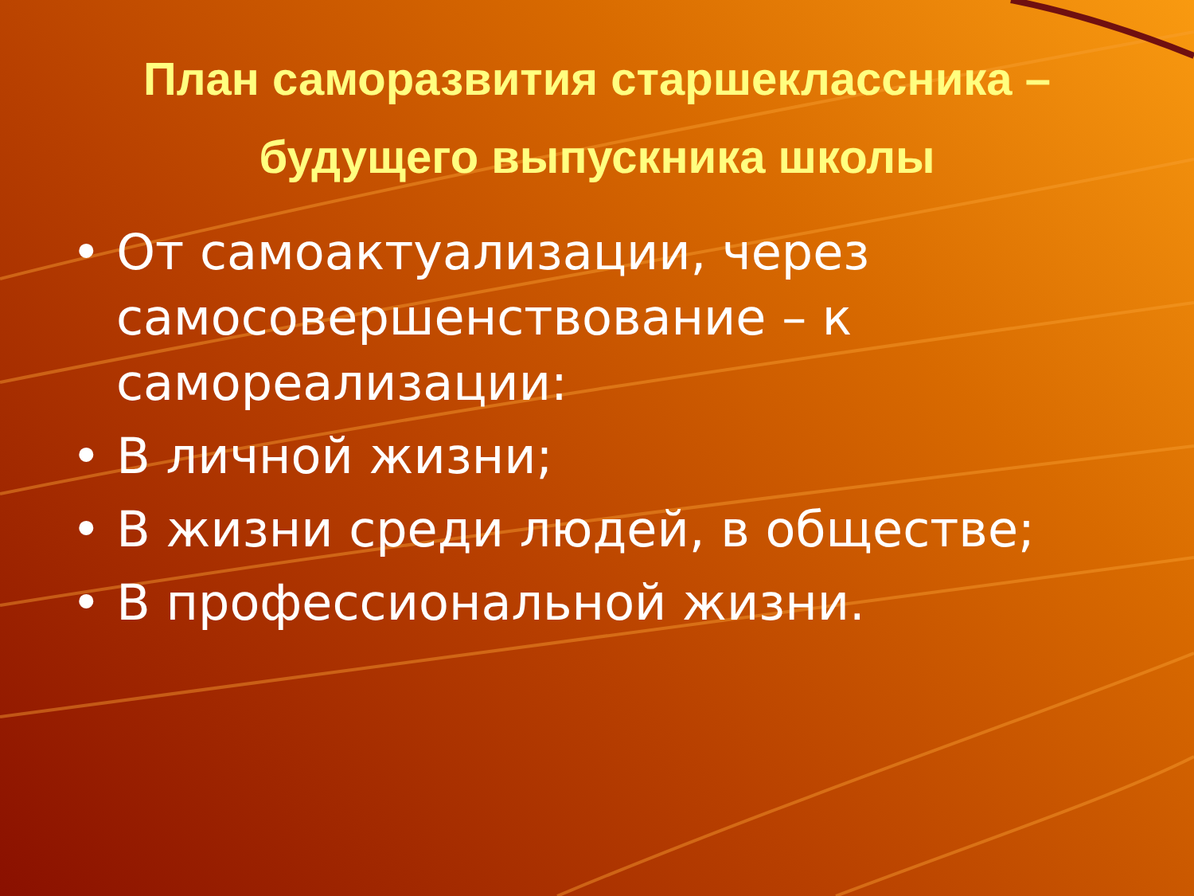План саморазвития старшеклассника – будущего выпускника школы
• От самоактуализации, через самосовершенствование – к самореализации:
• В личной жизни;
• В жизни среди людей, в обществе;
• В профессиональной жизни.